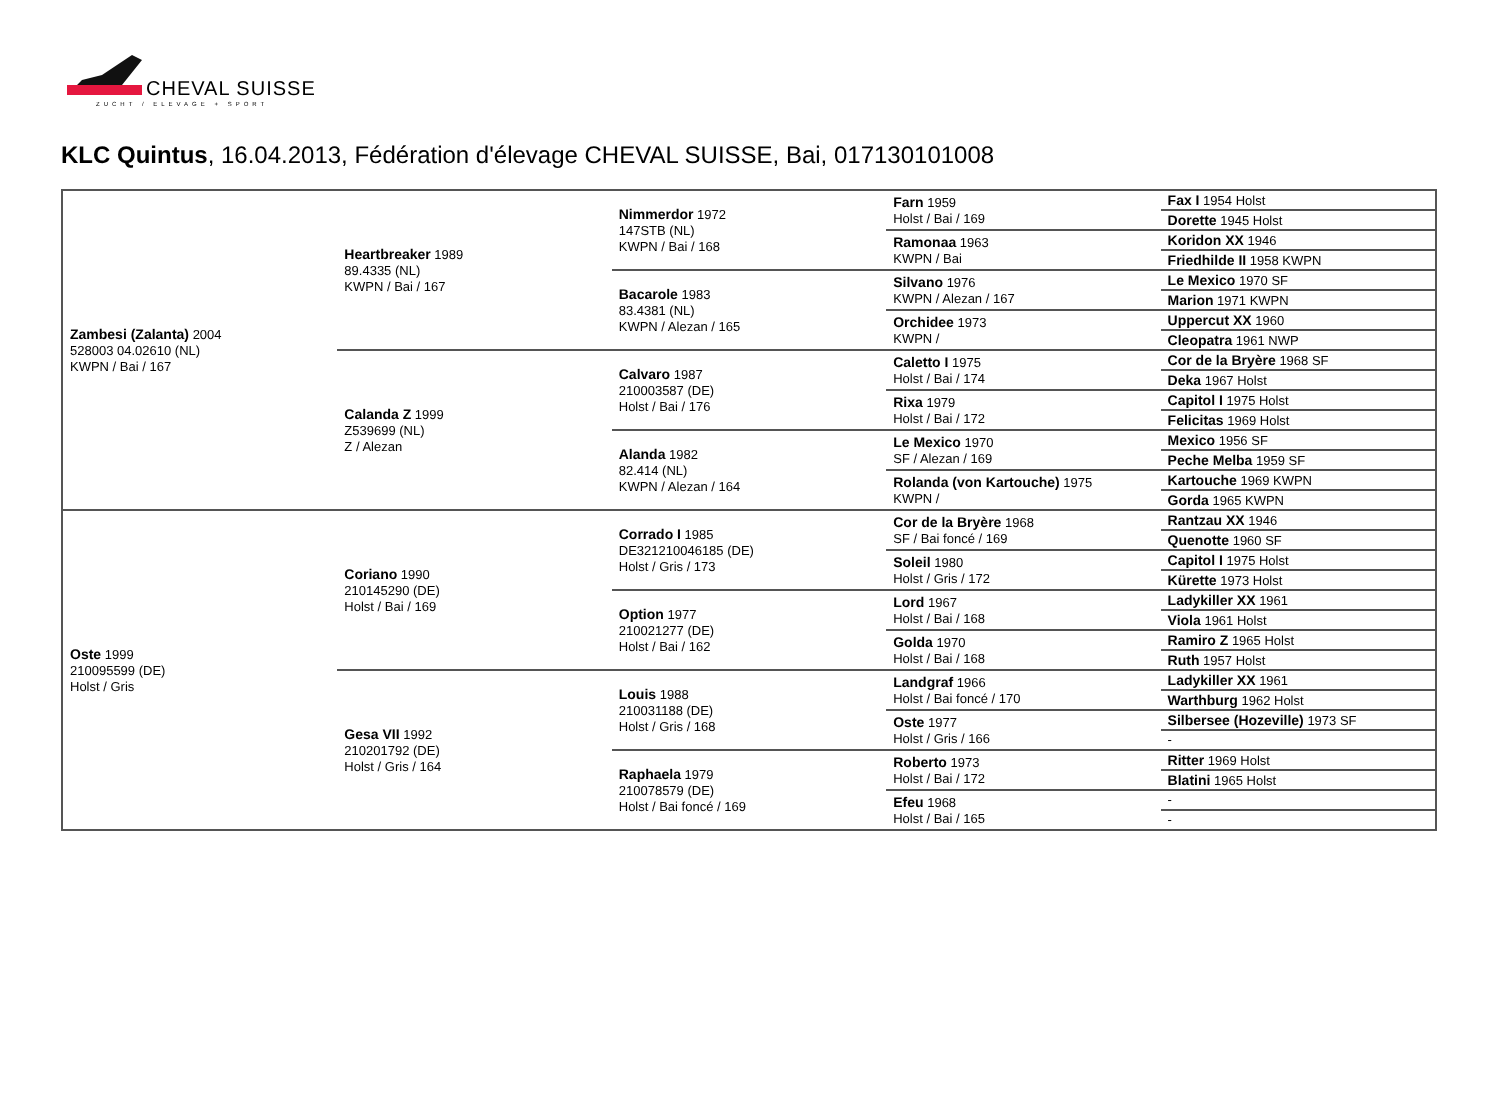CHEVAL SUISSE
ZUCHT / ELEVAGE + SPORT
KLC Quintus, 16.04.2013, Fédération d'élevage CHEVAL SUISSE, Bai, 017130101008
| Zambesi (Zalanta) 2004 528003 04.02610 (NL) KWPN / Bai / 167 | Heartbreaker 1989 89.4335 (NL) KWPN / Bai / 167 | Nimmerdor 1972 147STB (NL) KWPN / Bai / 168 | Farn 1959 Holst / Bai / 169 | Fax I 1954 Holst |
| | | | | Dorette 1945 Holst |
| | | | Ramonaa 1963 KWPN / Bai | Koridon XX 1946 |
| | | | | Friedhilde II 1958 KWPN |
| | | Bacarole 1983 83.4381 (NL) KWPN / Alezan / 165 | Silvano 1976 KWPN / Alezan / 167 | Le Mexico 1970 SF |
| | | | | Marion 1971 KWPN |
| | | | Orchidee 1973 KWPN / | Uppercut XX 1960 |
| | | | | Cleopatra 1961 NWP |
| | Calanda Z 1999 Z539699 (NL) Z / Alezan | Calvaro 1987 210003587 (DE) Holst / Bai / 176 | Caletto I 1975 Holst / Bai / 174 | Cor de la Bryère 1968 SF |
| | | | | Deka 1967 Holst |
| | | | Rixa 1979 Holst / Bai / 172 | Capitol I 1975 Holst |
| | | | | Felicitas 1969 Holst |
| | | Alanda 1982 82.414 (NL) KWPN / Alezan / 164 | Le Mexico 1970 SF / Alezan / 169 | Mexico 1956 SF |
| | | | | Peche Melba 1959 SF |
| | | | Rolanda (von Kartouche) 1975 KWPN / | Kartouche 1969 KWPN |
| | | | | Gorda 1965 KWPN |
| Oste 1999 210095599 (DE) Holst / Gris | Coriano 1990 210145290 (DE) Holst / Bai / 169 | Corrado I 1985 DE321210046185 (DE) Holst / Gris / 173 | Cor de la Bryère 1968 SF / Bai foncé / 169 | Rantzau XX 1946 |
| | | | | Quenotte 1960 SF |
| | | | Soleil 1980 Holst / Gris / 172 | Capitol I 1975 Holst |
| | | | | Kürette 1973 Holst |
| | | Option 1977 210021277 (DE) Holst / Bai / 162 | Lord 1967 Holst / Bai / 168 | Ladykiller XX 1961 |
| | | | | Viola 1961 Holst |
| | | | Golda 1970 Holst / Bai / 168 | Ramiro Z 1965 Holst |
| | | | | Ruth 1957 Holst |
| | Gesa VII 1992 210201792 (DE) Holst / Gris / 164 | Louis 1988 210031188 (DE) Holst / Gris / 168 | Landgraf 1966 Holst / Bai foncé / 170 | Ladykiller XX 1961 |
| | | | | Warthburg 1962 Holst |
| | | | Oste 1977 Holst / Gris / 166 | Silbersee (Hozeville) 1973 SF |
| | | | | - |
| | | Raphaela 1979 210078579 (DE) Holst / Bai foncé / 169 | Roberto 1973 Holst / Bai / 172 | Ritter 1969 Holst |
| | | | | Blatini 1965 Holst |
| | | | Efeu 1968 Holst / Bai / 165 | - |
| | | | | - |